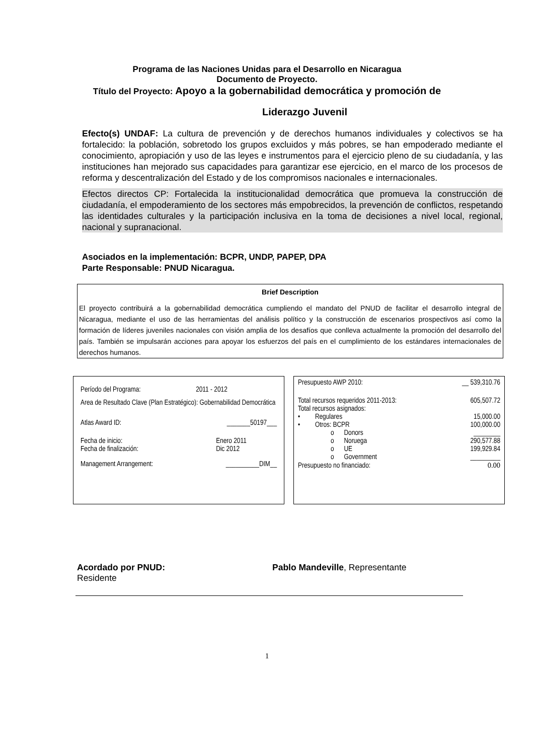Programa de las Naciones Unidas para el Desarrollo en Nicaragua
Documento de Proyecto.
Título del Proyecto: Apoyo a la gobernabilidad democrática y promoción de
Liderazgo Juvenil
Efecto(s) UNDAF: La cultura de prevención y de derechos humanos individuales y colectivos se ha fortalecido: la población, sobretodo los grupos excluidos y más pobres, se han empoderado mediante el conocimiento, apropiación y uso de las leyes e instrumentos para el ejercicio pleno de su ciudadanía, y las instituciones han mejorado sus capacidades para garantizar ese ejercicio, en el marco de los procesos de reforma y descentralización del Estado y de los compromisos nacionales e internacionales.
Efectos directos CP: Fortalecida la institucionalidad democrática que promueva la construcción de ciudadanía, el empoderamiento de los sectores más empobrecidos, la prevención de conflictos, respetando las identidades culturales y la participación inclusiva en la toma de decisiones a nivel local, regional, nacional y supranacional.
Asociados en la implementación: BCPR, UNDP, PAPEP, DPA
Parte Responsable: PNUD Nicaragua.
Brief Description
El proyecto contribuirá a la gobernabilidad democrática cumpliendo el mandato del PNUD de facilitar el desarrollo integral de Nicaragua, mediante el uso de las herramientas del análisis político y la construcción de escenarios prospectivos así como la formación de líderes juveniles nacionales con visión amplia de los desafíos que conlleva actualmente la promoción del desarrollo del país. También se impulsarán acciones para apoyar los esfuerzos del país en el cumplimiento de los estándares internacionales de derechos humanos.
| Período del Programa: | 2011 - 2012 |
| Area de Resultado Clave (Plan Estratégico): Gobernabilidad Democrática | |
| Atlas Award ID: | _______50197___ |
| Fecha de inicio: Fecha de finalización: | Enero 2011 Dic 2012 |
| Management Arrangement: | __________DIM__ |
| Presupuesto AWP 2010: | __ 539,310.76 |
| Total recursos requeridos 2011-2013: | 605,507.72 |
| Total recursos asignados: | |
| • Regulares | 15,000.00 |
| • Otros: BCPR | 100,000.00 |
| o Donors | ________ |
| o Noruega | 290,577.88 |
| o UE | 199,929.84 |
| o Government | _________ |
| Presupuesto no financiado: | 0.00 |
Acordado por PNUD: Pablo Mandeville, Representante
Residente
1